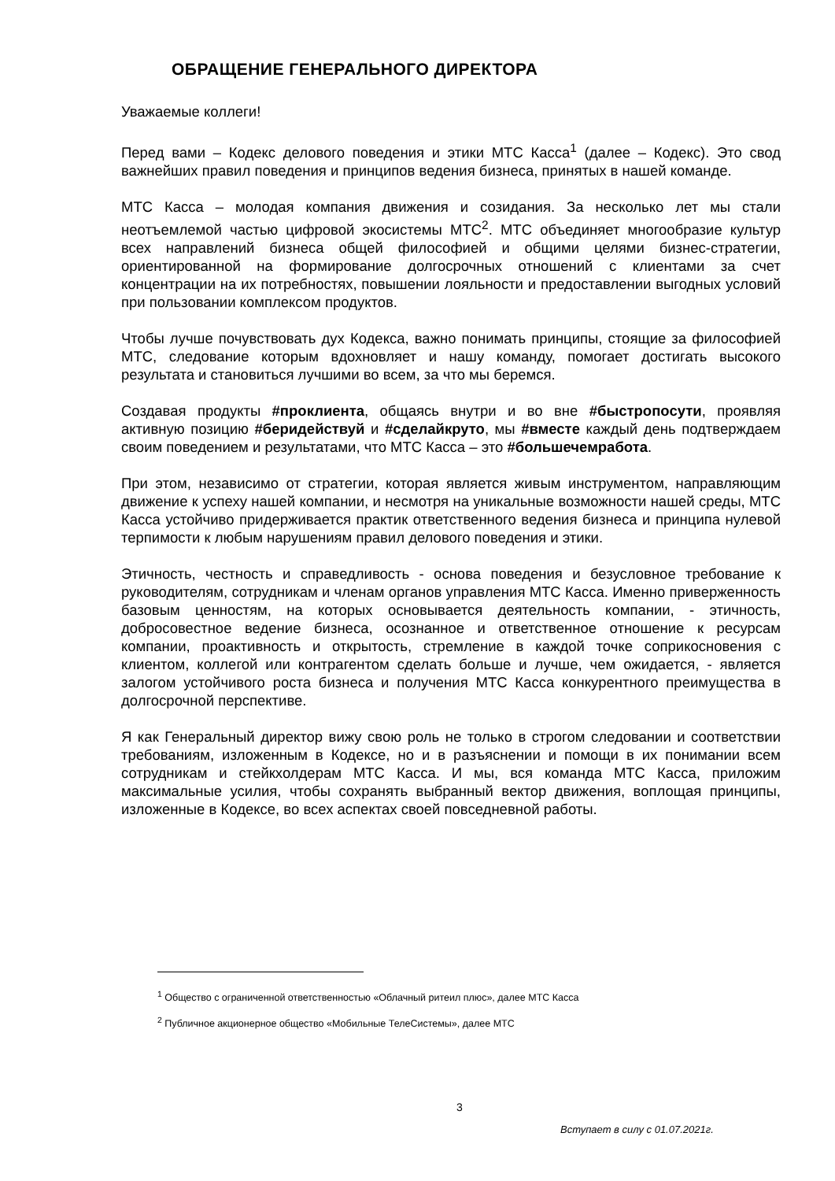ОБРАЩЕНИЕ ГЕНЕРАЛЬНОГО ДИРЕКТОРА
Уважаемые коллеги!
Перед вами – Кодекс делового поведения и этики МТС Касса<sup>1</sup> (далее – Кодекс). Это свод важнейших правил поведения и принципов ведения бизнеса, принятых в нашей команде.
МТС Касса – молодая компания движения и созидания. За несколько лет мы стали неотъемлемой частью цифровой экосистемы МТС<sup>2</sup>. МТС объединяет многообразие культур всех направлений бизнеса общей философией и общими целями бизнес-стратегии, ориентированной на формирование долгосрочных отношений с клиентами за счет концентрации на их потребностях, повышении лояльности и предоставлении выгодных условий при пользовании комплексом продуктов.
Чтобы лучше почувствовать дух Кодекса, важно понимать принципы, стоящие за философией МТС, следование которым вдохновляет и нашу команду, помогает достигать высокого результата и становиться лучшими во всем, за что мы беремся.
Создавая продукты #проклиента, общаясь внутри и во вне #быстропосути, проявляя активную позицию #беридействуй и #сделайкруто, мы #вместе каждый день подтверждаем своим поведением и результатами, что МТС Касса – это #большечемработа.
При этом, независимо от стратегии, которая является живым инструментом, направляющим движение к успеху нашей компании, и несмотря на уникальные возможности нашей среды, МТС Касса устойчиво придерживается практик ответственного ведения бизнеса и принципа нулевой терпимости к любым нарушениям правил делового поведения и этики.
Этичность, честность и справедливость - основа поведения и безусловное требование к руководителям, сотрудникам и членам органов управления МТС Касса. Именно приверженность базовым ценностям, на которых основывается деятельность компании, - этичность, добросовестное ведение бизнеса, осознанное и ответственное отношение к ресурсам компании, проактивность и открытость, стремление в каждой точке соприкосновения с клиентом, коллегой или контрагентом сделать больше и лучше, чем ожидается, - является залогом устойчивого роста бизнеса и получения МТС Касса конкурентного преимущества в долгосрочной перспективе.
Я как Генеральный директор вижу свою роль не только в строгом следовании и соответствии требованиям, изложенным в Кодексе, но и в разъяснении и помощи в их понимании всем сотрудникам и стейкхолдерам МТС Касса. И мы, вся команда МТС Касса, приложим максимальные усилия, чтобы сохранять выбранный вектор движения, воплощая принципы, изложенные в Кодексе, во всех аспектах своей повседневной работы.
<sup>1</sup> Общество с ограниченной ответственностью «Облачный ритеил плюс», далее МТС Касса
<sup>2</sup> Публичное акционерное общество «Мобильные ТелеСистемы», далее МТС
3
Вступает в силу с 01.07.2021г.